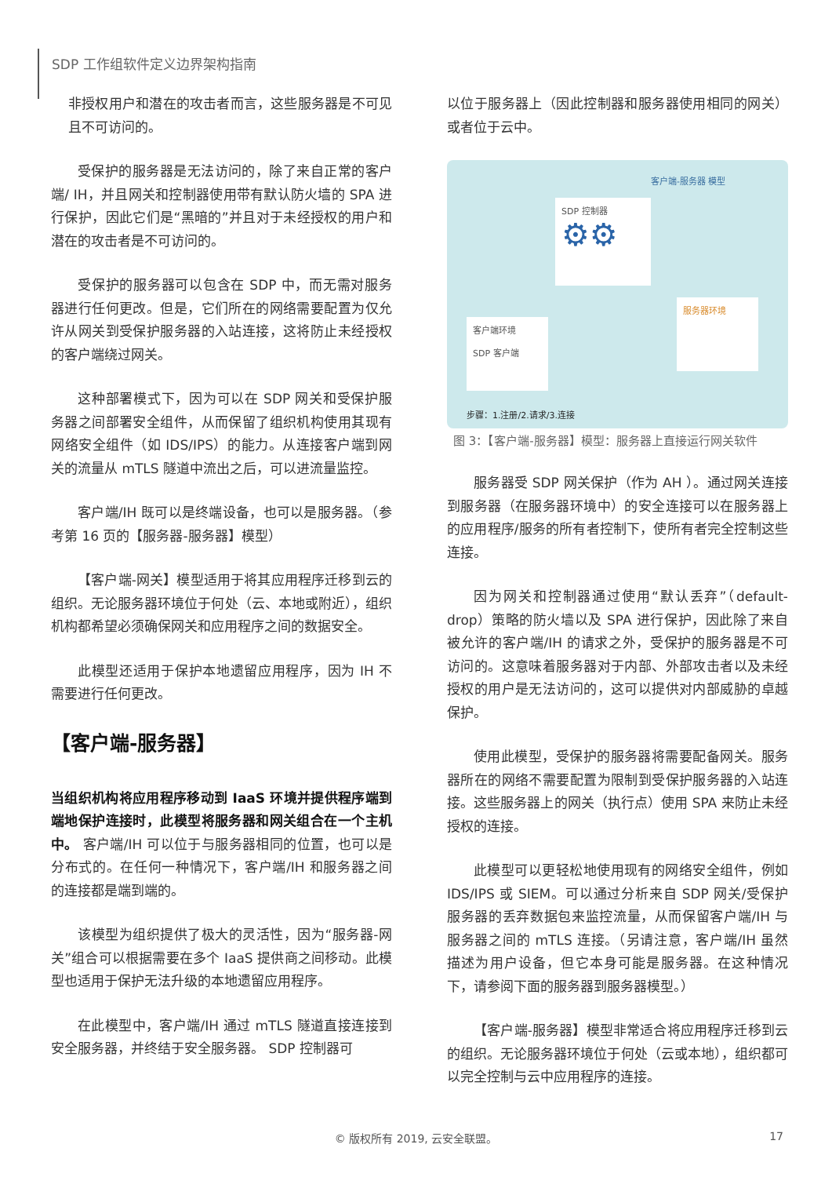SDP 工作组软件定义边界架构指南
非授权用户和潜在的攻击者而言，这些服务器是不可见且不可访问的。
受保护的服务器是无法访问的，除了来自正常的客户端/ IH，并且网关和控制器使用带有默认防火墙的 SPA 进行保护，因此它们是“黑暗的”并且对于未经授权的用户和潜在的攻击者是不可访问的。
受保护的服务器可以包含在 SDP 中，而无需对服务器进行任何更改。但是，它们所在的网络需要配置为仅允许从网关到受保护服务器的入站连接，这将防止未经授权的客户端绕过网关。
这种部署模式下，因为可以在 SDP 网关和受保护服务器之间部署安全组件，从而保留了组织机构使用其现有网络安全组件（如 IDS/IPS）的能力。从连接客户端到网关的流量从 mTLS 隧道中流出之后，可以进流量监控。
客户端/IH 既可以是终端设备，也可以是服务器。（参考第 16 页的【服务器-服务器】模型）
【客户端-网关】模型适用于将其应用程序迁移到云的组织。无论服务器环境位于何处（云、本地或附近），组织机构都希望必须确保网关和应用程序之间的数据安全。
此模型还适用于保护本地遗留应用程序，因为 IH 不需要进行任何更改。
【客户端-服务器】
当组织机构将应用程序移动到 IaaS 环境并提供程序端到端地保护连接时，此模型将服务器和网关组合在一个主机中。 客户端/IH 可以位于与服务器相同的位置，也可以是分布式的。在任何一种情况下，客户端/IH 和服务器之间的连接都是端到端的。
该模型为组织提供了极大的灵活性，因为“服务器-网关”组合可以根据需要在多个 IaaS 提供商之间移动。此模型也适用于保护无法升级的本地遗留应用程序。
在此模型中，客户端/IH 通过 mTLS 隧道直接连接到安全服务器，并终结于安全服务器。 SDP 控制器可
以位于服务器上（因此控制器和服务器使用相同的网关）或者位于云中。
客户端-服务器 模型
SDP 控制器
⚙⚙
服务器环境
客户端环境
SDP 客户端
步骤：1.注册/2.请求/3.连接
图 3：【客户端-服务器】模型：服务器上直接运行网关软件
服务器受 SDP 网关保护（作为 AH ）。通过网关连接到服务器（在服务器环境中）的安全连接可以在服务器上的应用程序/服务的所有者控制下，使所有者完全控制这些连接。
因为网关和控制器通过使用“默认丢弃”（default-drop）策略的防火墙以及 SPA 进行保护，因此除了来自被允许的客户端/IH 的请求之外，受保护的服务器是不可访问的。这意味着服务器对于内部、外部攻击者以及未经授权的用户是无法访问的，这可以提供对内部威胁的卓越保护。
使用此模型，受保护的服务器将需要配备网关。服务器所在的网络不需要配置为限制到受保护服务器的入站连接。这些服务器上的网关（执行点）使用 SPA 来防止未经授权的连接。
此模型可以更轻松地使用现有的网络安全组件，例如 IDS/IPS 或 SIEM。可以通过分析来自 SDP 网关/受保护服务器的丢弃数据包来监控流量，从而保留客户端/IH 与服务器之间的 mTLS 连接。（另请注意，客户端/IH 虽然描述为用户设备，但它本身可能是服务器。在这种情况下，请参阅下面的服务器到服务器模型。）
【客户端-服务器】模型非常适合将应用程序迁移到云的组织。无论服务器环境位于何处（云或本地），组织都可以完全控制与云中应用程序的连接。
© 版权所有 2019, 云安全联盟。 17